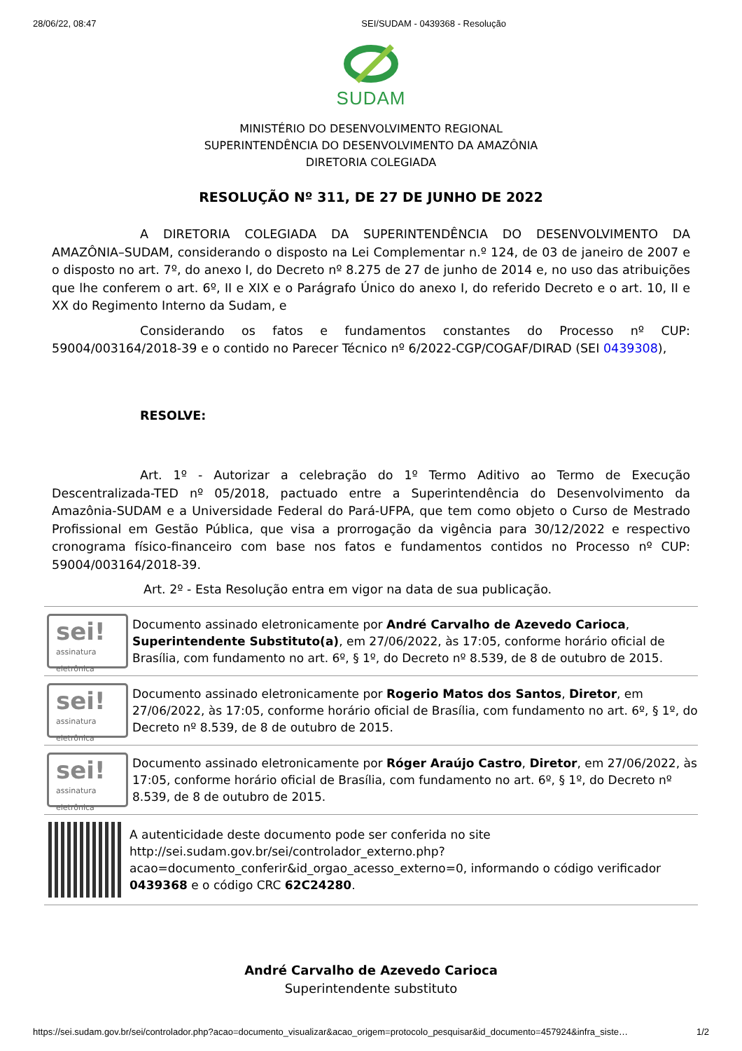28/06/22, 08:47 SEI/SUDAM - 0439368 - Resolução
SUDAM
MINISTÉRIO DO DESENVOLVIMENTO REGIONAL
SUPERINTENDÊNCIA DO DESENVOLVIMENTO DA AMAZÔNIA
DIRETORIA COLEGIADA
RESOLUÇÃO Nº 311, DE 27 DE JUNHO DE 2022
A DIRETORIA COLEGIADA DA SUPERINTENDÊNCIA DO DESENVOLVIMENTO DA AMAZÔNIA–SUDAM, considerando o disposto na Lei Complementar n.º 124, de 03 de janeiro de 2007 e o disposto no art. 7º, do anexo I, do Decreto nº 8.275 de 27 de junho de 2014 e, no uso das atribuições que lhe conferem o art. 6º, II e XIX e o Parágrafo Único do anexo I, do referido Decreto e o art. 10, II e XX do Regimento Interno da Sudam, e
Considerando os fatos e fundamentos constantes do Processo nº CUP: 59004/003164/2018-39 e o contido no Parecer Técnico nº 6/2022-CGP/COGAF/DIRAD (SEI 0439308),
RESOLVE:
Art. 1º - Autorizar a celebração do 1º Termo Aditivo ao Termo de Execução Descentralizada-TED nº 05/2018, pactuado entre a Superintendência do Desenvolvimento da Amazônia-SUDAM e a Universidade Federal do Pará-UFPA, que tem como objeto o Curso de Mestrado Profissional em Gestão Pública, que visa a prorrogação da vigência para 30/12/2022 e respectivo cronograma físico-financeiro com base nos fatos e fundamentos contidos no Processo nº CUP: 59004/003164/2018-39.
Art. 2º - Esta Resolução entra em vigor na data de sua publicação.
sei!
assinatura eletrônica
Documento assinado eletronicamente por André Carvalho de Azevedo Carioca, Superintendente Substituto(a), em 27/06/2022, às 17:05, conforme horário oficial de Brasília, com fundamento no art. 6º, § 1º, do Decreto nº 8.539, de 8 de outubro de 2015.
sei!
assinatura eletrônica
Documento assinado eletronicamente por Rogerio Matos dos Santos, Diretor, em 27/06/2022, às 17:05, conforme horário oficial de Brasília, com fundamento no art. 6º, § 1º, do Decreto nº 8.539, de 8 de outubro de 2015.
sei!
assinatura eletrônica
Documento assinado eletronicamente por Róger Araújo Castro, Diretor, em 27/06/2022, às 17:05, conforme horário oficial de Brasília, com fundamento no art. 6º, § 1º, do Decreto nº 8.539, de 8 de outubro de 2015.
A autenticidade deste documento pode ser conferida no site http://sei.sudam.gov.br/sei/controlador_externo.php?acao=documento_conferir&id_orgao_acesso_externo=0, informando o código verificador 0439368 e o código CRC 62C24280.
André Carvalho de Azevedo Carioca
Superintendente substituto
https://sei.sudam.gov.br/sei/controlador.php?acao=documento_visualizar&acao_origem=protocolo_pesquisar&id_documento=457924&infra_siste… 1/2